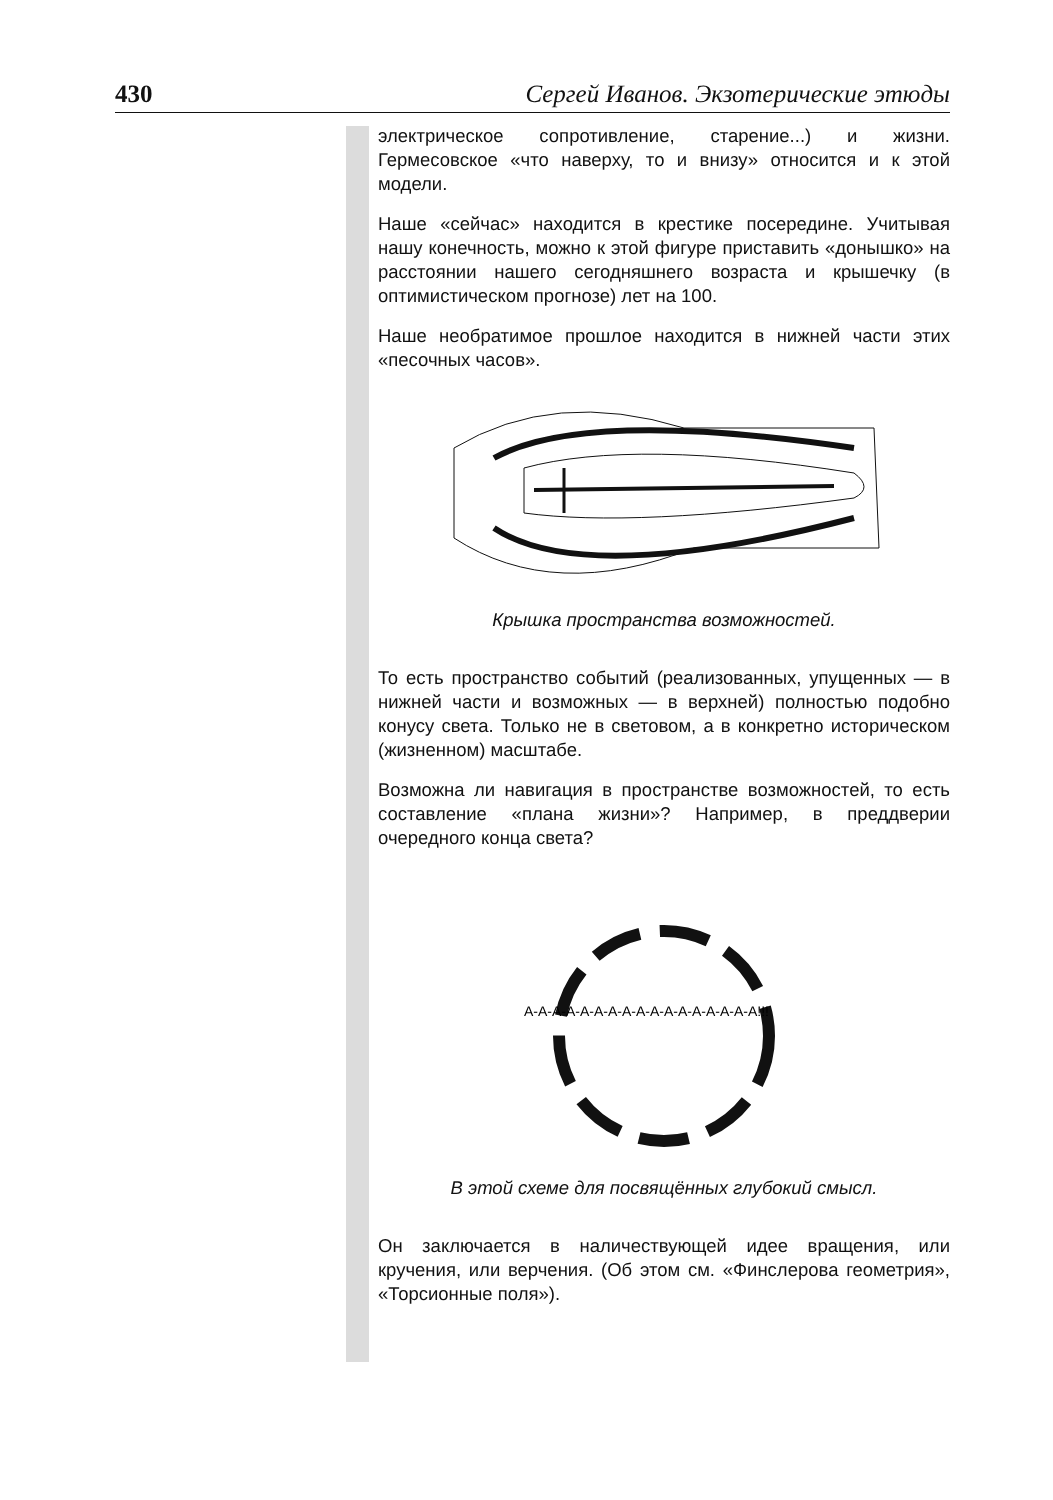430 Сергей Иванов. Экзотерические этюды
электрическое сопротивление, старение...) и жизни. Гермесовское «что наверху, то и внизу» относится и к этой модели.
Наше «сейчас» находится в крестике посередине. Учитывая нашу конечность, можно к этой фигуре приставить «донышко» на расстоянии нашего сегодняшнего возраста и крышечку (в оптимистическом прогнозе) лет на 100.
Наше необратимое прошлое находится в нижней части этих «песочных часов».
Крышка пространства возможностей.
То есть пространство событий (реализованных, упущенных — в нижней части и возможных — в верхней) полностью подобно конусу света. Только не в световом, а в конкретно историческом (жизненном) масштабе.
Возможна ли навигация в пространстве возможностей, то есть составление «плана жизни»? Например, в преддверии очередного конца света?
А-А-А-А-А-А-А-А-А-А-А-А-А-А-А-А-А!!!
В этой схеме для посвящённых глубокий смысл.
Он заключается в наличествующей идее вращения, или кручения, или верчения. (Об этом см. «Финслерова геометрия», «Торсионные поля»).